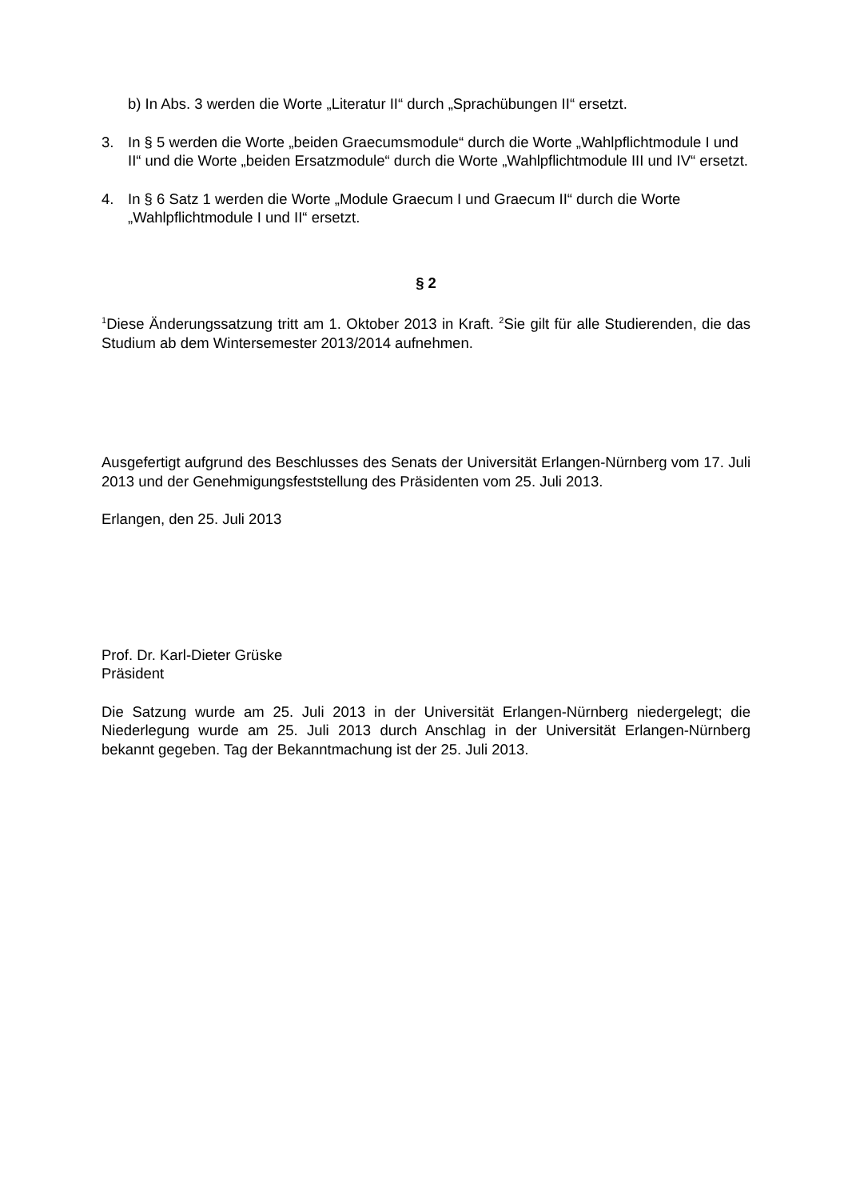b) In Abs. 3 werden die Worte „Literatur II“ durch „Sprachübungen II“ ersetzt.
3. In § 5 werden die Worte „beiden Graecumsmodule“ durch die Worte „Wahlpflichtmodule I und II“ und die Worte „beiden Ersatzmodule“ durch die Worte „Wahlpflichtmodule III und IV“ ersetzt.
4. In § 6 Satz 1 werden die Worte „Module Graecum I und Graecum II“ durch die Worte „Wahlpflichtmodule I und II“ ersetzt.
§ 2
<sup>1</sup> Diese Änderungssatzung tritt am 1. Oktober 2013 in Kraft. <sup>2</sup>Sie gilt für alle Studierenden, die das Studium ab dem Wintersemester 2013/2014 aufnehmen.
Ausgefertigt aufgrund des Beschlusses des Senats der Universität Erlangen-Nürnberg vom 17. Juli 2013 und der Genehmigungsfeststellung des Präsidenten vom 25. Juli 2013.
Erlangen, den 25. Juli 2013
Prof. Dr. Karl-Dieter Grüske
Präsident
Die Satzung wurde am 25. Juli 2013 in der Universität Erlangen-Nürnberg niedergelegt; die Niederlegung wurde am 25. Juli 2013 durch Anschlag in der Universität Erlangen-Nürnberg bekannt gegeben. Tag der Bekanntmachung ist der 25. Juli 2013.